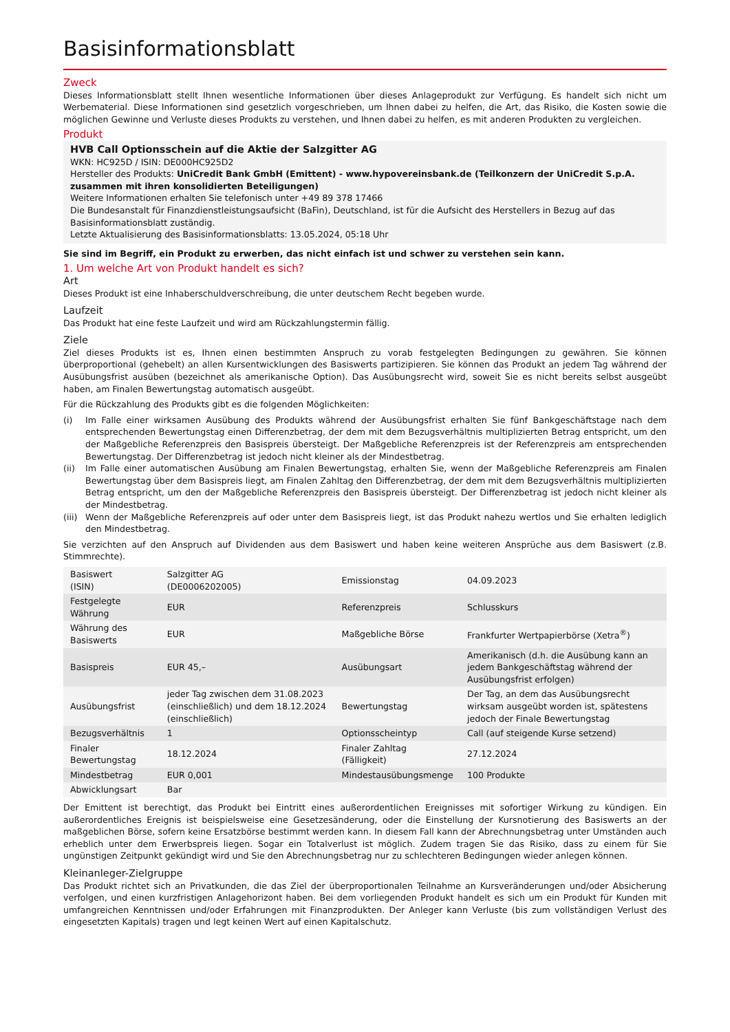Basisinformationsblatt
Zweck
Dieses Informationsblatt stellt Ihnen wesentliche Informationen über dieses Anlageprodukt zur Verfügung. Es handelt sich nicht um Werbematerial. Diese Informationen sind gesetzlich vorgeschrieben, um Ihnen dabei zu helfen, die Art, das Risiko, die Kosten sowie die möglichen Gewinne und Verluste dieses Produkts zu verstehen, und Ihnen dabei zu helfen, es mit anderen Produkten zu vergleichen.
Produkt
HVB Call Optionsschein auf die Aktie der Salzgitter AG
WKN: HC925D / ISIN: DE000HC925D2
Hersteller des Produkts: UniCredit Bank GmbH (Emittent) - www.hypovereinsbank.de (Teilkonzern der UniCredit S.p.A. zusammen mit ihren konsolidierten Beteiligungen)
Weitere Informationen erhalten Sie telefonisch unter +49 89 378 17466
Die Bundesanstalt für Finanzdienstleistungsaufsicht (BaFin), Deutschland, ist für die Aufsicht des Herstellers in Bezug auf das Basisinformationsblatt zuständig.
Letzte Aktualisierung des Basisinformationsblatts: 13.05.2024, 05:18 Uhr
Sie sind im Begriff, ein Produkt zu erwerben, das nicht einfach ist und schwer zu verstehen sein kann.
1. Um welche Art von Produkt handelt es sich?
Art
Dieses Produkt ist eine Inhaberschuldverschreibung, die unter deutschem Recht begeben wurde.
Laufzeit
Das Produkt hat eine feste Laufzeit und wird am Rückzahlungstermin fällig.
Ziele
Ziel dieses Produkts ist es, Ihnen einen bestimmten Anspruch zu vorab festgelegten Bedingungen zu gewähren. Sie können überproportional (gehebelt) an allen Kursentwicklungen des Basiswerts partizipieren. Sie können das Produkt an jedem Tag während der Ausübungsfrist ausüben (bezeichnet als amerikanische Option). Das Ausübungsrecht wird, soweit Sie es nicht bereits selbst ausgeübt haben, am Finalen Bewertungstag automatisch ausgeübt.
Für die Rückzahlung des Produkts gibt es die folgenden Möglichkeiten:
(i) Im Falle einer wirksamen Ausübung des Produkts während der Ausübungsfrist erhalten Sie fünf Bankgeschäftstage nach dem entsprechenden Bewertungstag einen Differenzbetrag, der dem mit dem Bezugsverhältnis multiplizierten Betrag entspricht, um den der Maßgebliche Referenzpreis den Basispreis übersteigt. Der Maßgebliche Referenzpreis ist der Referenzpreis am entsprechenden Bewertungstag. Der Differenzbetrag ist jedoch nicht kleiner als der Mindestbetrag.
(ii) Im Falle einer automatischen Ausübung am Finalen Bewertungstag, erhalten Sie, wenn der Maßgebliche Referenzpreis am Finalen Bewertungstag über dem Basispreis liegt, am Finalen Zahltag den Differenzbetrag, der dem mit dem Bezugsverhältnis multiplizierten Betrag entspricht, um den der Maßgebliche Referenzpreis den Basispreis übersteigt. Der Differenzbetrag ist jedoch nicht kleiner als der Mindestbetrag.
(iii)
Wenn der Maßgebliche Referenzpreis auf oder unter dem Basispreis liegt, ist das Produkt nahezu wertlos und Sie erhalten lediglich den Mindestbetrag.
Sie verzichten auf den Anspruch auf Dividenden aus dem Basiswert und haben keine weiteren Ansprüche aus dem Basiswert (z.B. Stimmrechte).
| Basiswert (ISIN) | Salzgitter AG (DE0006202005) | Emissionstag | 04.09.2023 |
| Festgelegte Währung | EUR | Referenzpreis | Schlusskurs |
| Währung des Basiswerts | EUR | Maßgebliche Börse | Frankfurter Wertpapierbörse (Xetra<sup>®</sup>) |
| Basispreis | EUR 45,– | Ausübungsart | Amerikanisch (d.h. die Ausübung kann an jedem Bankgeschäftstag während der Ausübungsfrist erfolgen) |
| Ausübungsfrist | jeder Tag zwischen dem 31.08.2023 (einschließlich) und dem 18.12.2024 (einschließlich) | Bewertungstag | Der Tag, an dem das Ausübungsrecht wirksam ausgeübt worden ist, spätestens jedoch der Finale Bewertungstag |
| Bezugsverhältnis | 1 | Optionsscheintyp | Call (auf steigende Kurse setzend) |
| Finaler Bewertungstag | 18.12.2024 | Finaler Zahltag (Fälligkeit) | 27.12.2024 |
| Mindestbetrag | EUR 0,001 | Mindestausübungsmenge | 100 Produkte |
| Abwicklungsart | Bar | | |
Der Emittent ist berechtigt, das Produkt bei Eintritt eines außerordentlichen Ereignisses mit sofortiger Wirkung zu kündigen. Ein außerordentliches Ereignis ist beispielsweise eine Gesetzesänderung, oder die Einstellung der Kursnotierung des Basiswerts an der maßgeblichen Börse, sofern keine Ersatzbörse bestimmt werden kann. In diesem Fall kann der Abrechnungsbetrag unter Umständen auch erheblich unter dem Erwerbspreis liegen. Sogar ein Totalverlust ist möglich. Zudem tragen Sie das Risiko, dass zu einem für Sie ungünstigen Zeitpunkt gekündigt wird und Sie den Abrechnungsbetrag nur zu schlechteren Bedingungen wieder anlegen können.
Kleinanleger-Zielgruppe
Das Produkt richtet sich an Privatkunden, die das Ziel der überproportionalen Teilnahme an Kursveränderungen und/oder Absicherung verfolgen, und einen kurzfristigen Anlagehorizont haben. Bei dem vorliegenden Produkt handelt es sich um ein Produkt für Kunden mit umfangreichen Kenntnissen und/oder Erfahrungen mit Finanzprodukten. Der Anleger kann Verluste (bis zum vollständigen Verlust des eingesetzten Kapitals) tragen und legt keinen Wert auf einen Kapitalschutz.